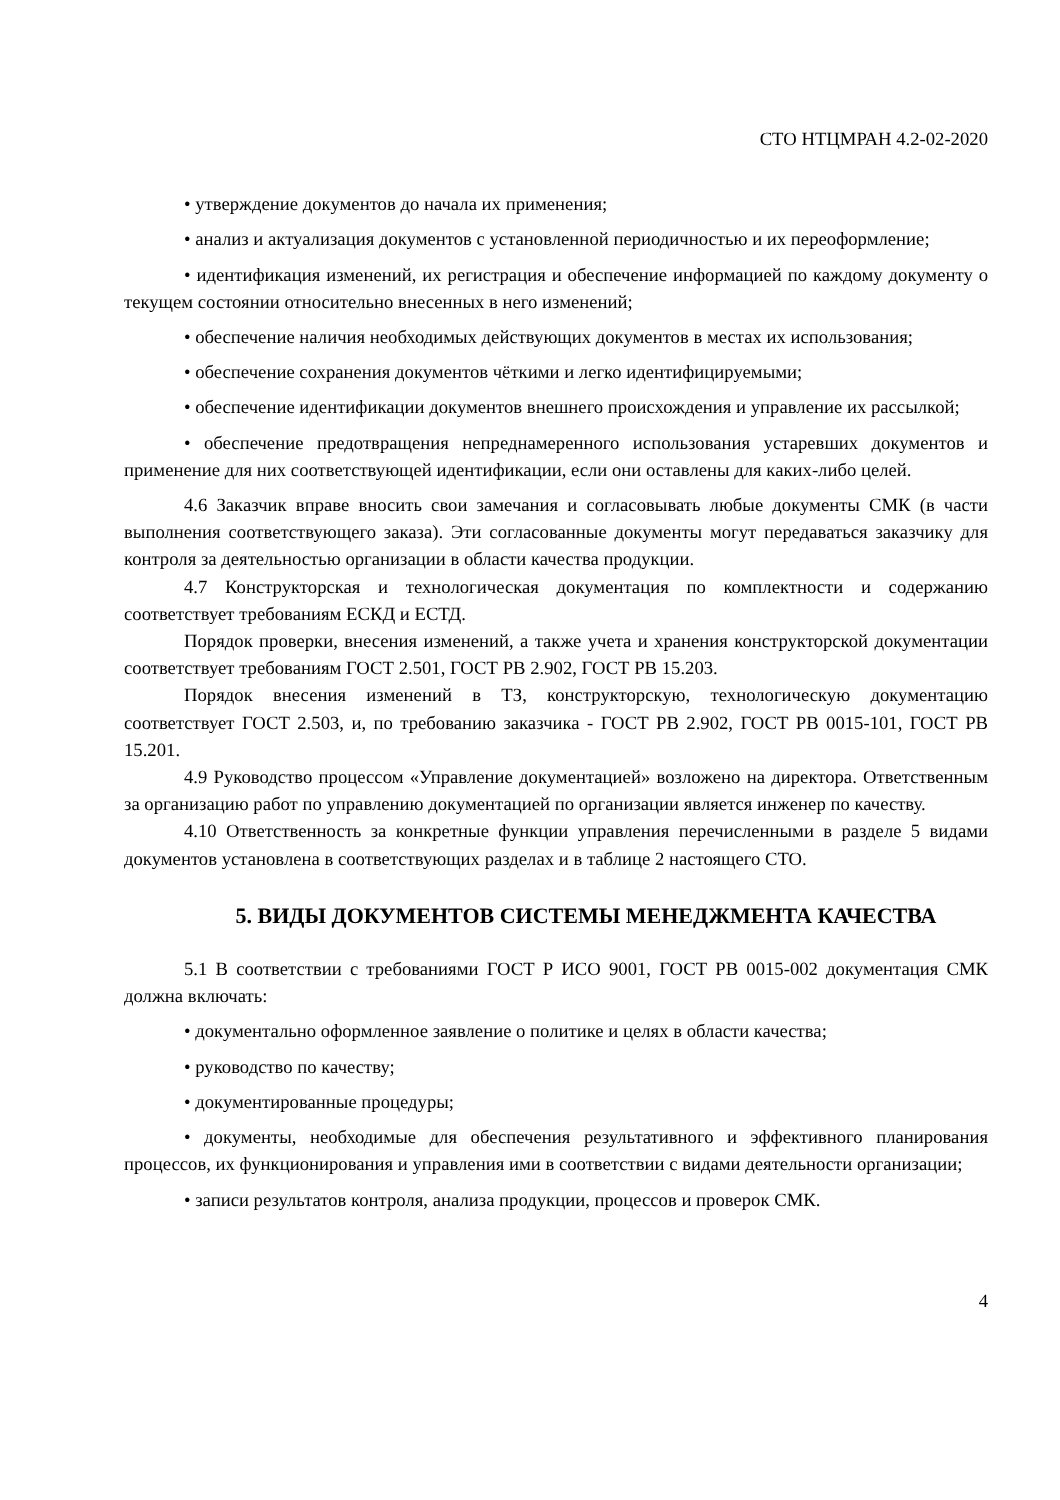СТО НТЦМРАН 4.2-02-2020
• утверждение документов до начала их применения;
• анализ и актуализация документов с установленной периодичностью и их переоформление;
• идентификация изменений, их регистрация и обеспечение информацией по каждому документу о текущем состоянии относительно внесенных в него изменений;
• обеспечение наличия необходимых действующих документов в местах их использования;
• обеспечение сохранения документов чёткими и легко идентифицируемыми;
• обеспечение идентификации документов внешнего происхождения и управление их рассылкой;
• обеспечение предотвращения непреднамеренного использования устаревших документов и применение для них соответствующей идентификации, если они оставлены для каких-либо целей.
4.6 Заказчик вправе вносить свои замечания и согласовывать любые документы СМК (в части выполнения соответствующего заказа). Эти согласованные документы могут передаваться заказчику для контроля за деятельностью организации в области качества продукции.
4.7 Конструкторская и технологическая документация по комплектности и содержанию соответствует требованиям ЕСКД и ЕСТД.
Порядок проверки, внесения изменений, а также учета и хранения конструкторской документации соответствует требованиям ГОСТ 2.501, ГОСТ РВ 2.902, ГОСТ РВ 15.203.
Порядок внесения изменений в ТЗ, конструкторскую, технологическую документацию соответствует ГОСТ 2.503, и, по требованию заказчика - ГОСТ РВ 2.902, ГОСТ РВ 0015-101, ГОСТ РВ 15.201.
4.9 Руководство процессом «Управление документацией» возложено на директора. Ответственным за организацию работ по управлению документацией по организации является инженер по качеству.
4.10 Ответственность за конкретные функции управления перечисленными в разделе 5 видами документов установлена в соответствующих разделах и в таблице 2 настоящего СТО.
5. ВИДЫ ДОКУМЕНТОВ СИСТЕМЫ МЕНЕДЖМЕНТА КАЧЕСТВА
5.1 В соответствии с требованиями ГОСТ Р ИСО 9001, ГОСТ РВ 0015-002 документация СМК должна включать:
• документально оформленное заявление о политике и целях в области качества;
• руководство по качеству;
• документированные процедуры;
• документы, необходимые для обеспечения результативного и эффективного планирования процессов, их функционирования и управления ими в соответствии с видами деятельности организации;
• записи результатов контроля, анализа продукции, процессов и проверок СМК.
4